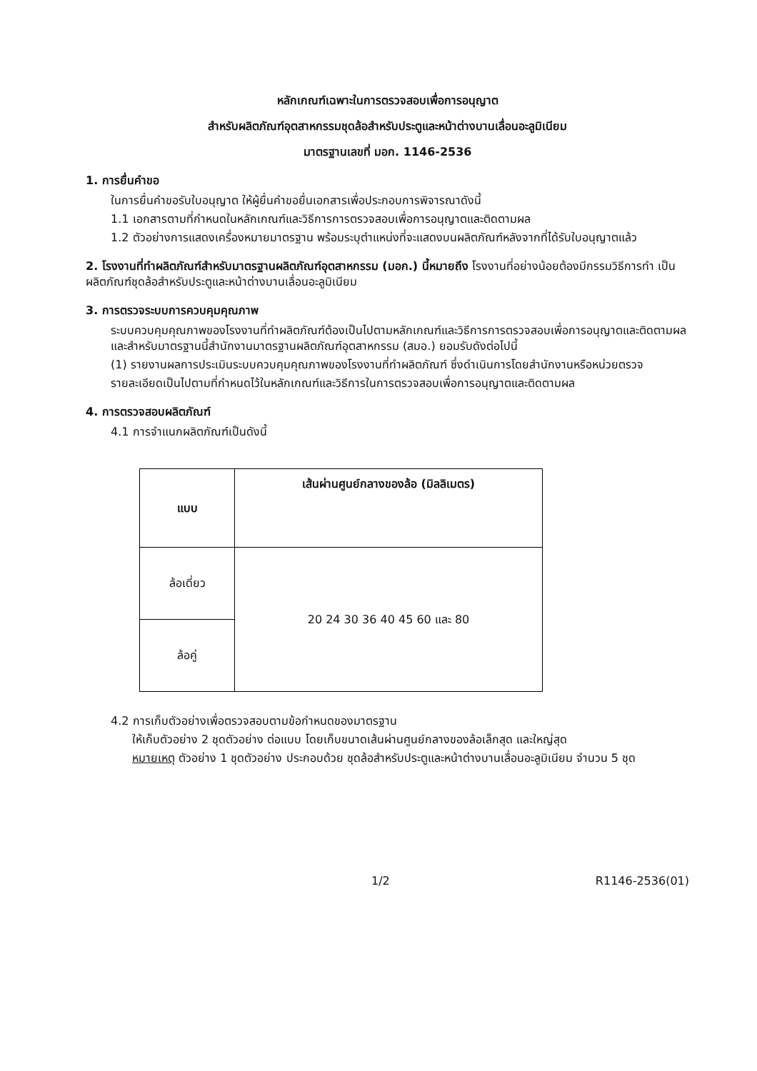หลักเกณฑ์เฉพาะในการตรวจสอบเพื่อการอนุญาต
สำหรับผลิตภัณฑ์อุตสาหกรรมชุดล้อสำหรับประตูและหน้าต่างบานเลื่อนอะลูมิเนียม
มาตรฐานเลขที่ มอก. 1146-2536
1. การยื่นคำขอ
ในการยื่นคำขอรับใบอนุญาต ให้ผู้ยื่นคำขอยื่นเอกสารเพื่อประกอบการพิจารณาดังนี้
1.1 เอกสารตามที่กำหนดในหลักเกณฑ์และวิธีการการตรวจสอบเพื่อการอนุญาตและติดตามผล
1.2 ตัวอย่างการแสดงเครื่องหมายมาตรฐาน พร้อมระบุตำแหน่งที่จะแสดงบนผลิตภัณฑ์หลังจากที่ได้รับใบอนุญาตแล้ว
2. โรงงานที่ทำผลิตภัณฑ์สำหรับมาตรฐานผลิตภัณฑ์อุตสาหกรรม (มอก.) นี้หมายถึง โรงงานที่อย่างน้อยต้องมีกรรมวิธีการทำ เป็นผลิตภัณฑ์ชุดล้อสำหรับประตูและหน้าต่างบานเลื่อนอะลูมิเนียม
3. การตรวจระบบการควบคุมคุณภาพ
ระบบควบคุมคุณภาพของโรงงานที่ทำผลิตภัณฑ์ต้องเป็นไปตามหลักเกณฑ์และวิธีการการตรวจสอบเพื่อการอนุญาตและติดตามผล และสำหรับมาตรฐานนี้สำนักงานมาตรฐานผลิตภัณฑ์อุตสาหกรรม (สมอ.) ยอมรับดังต่อไปนี้
(1) รายงานผลการประเมินระบบควบคุมคุณภาพของโรงงานที่ทำผลิตภัณฑ์ ซึ่งดำเนินการโดยสำนักงานหรือหน่วยตรวจ
รายละเอียดเป็นไปตามที่กำหนดไว้ในหลักเกณฑ์และวิธีการในการตรวจสอบเพื่อการอนุญาตและติดตามผล
4. การตรวจสอบผลิตภัณฑ์
4.1 การจำแนกผลิตภัณฑ์เป็นดังนี้
| แบบ | เส้นผ่านศูนย์กลางของล้อ (มิลลิเมตร) |
| --- | --- |
| ล้อเดี่ยว | 20 24 30 36 40 45 60 และ 80 |
| ล้อคู่ | |
4.2 การเก็บตัวอย่างเพื่อตรวจสอบตามข้อกำหนดของมาตรฐาน
ให้เก็บตัวอย่าง 2 ชุดตัวอย่าง ต่อแบบ โดยเก็บขนาดเส้นผ่านศูนย์กลางของล้อเล็กสุด และใหญ่สุด
หมายเหตุ ตัวอย่าง 1 ชุดตัวอย่าง ประกอบด้วย ชุดล้อสำหรับประตูและหน้าต่างบานเลื่อนอะลูมิเนียม จำนวน 5 ชุด
1/2 R1146-2536(01)